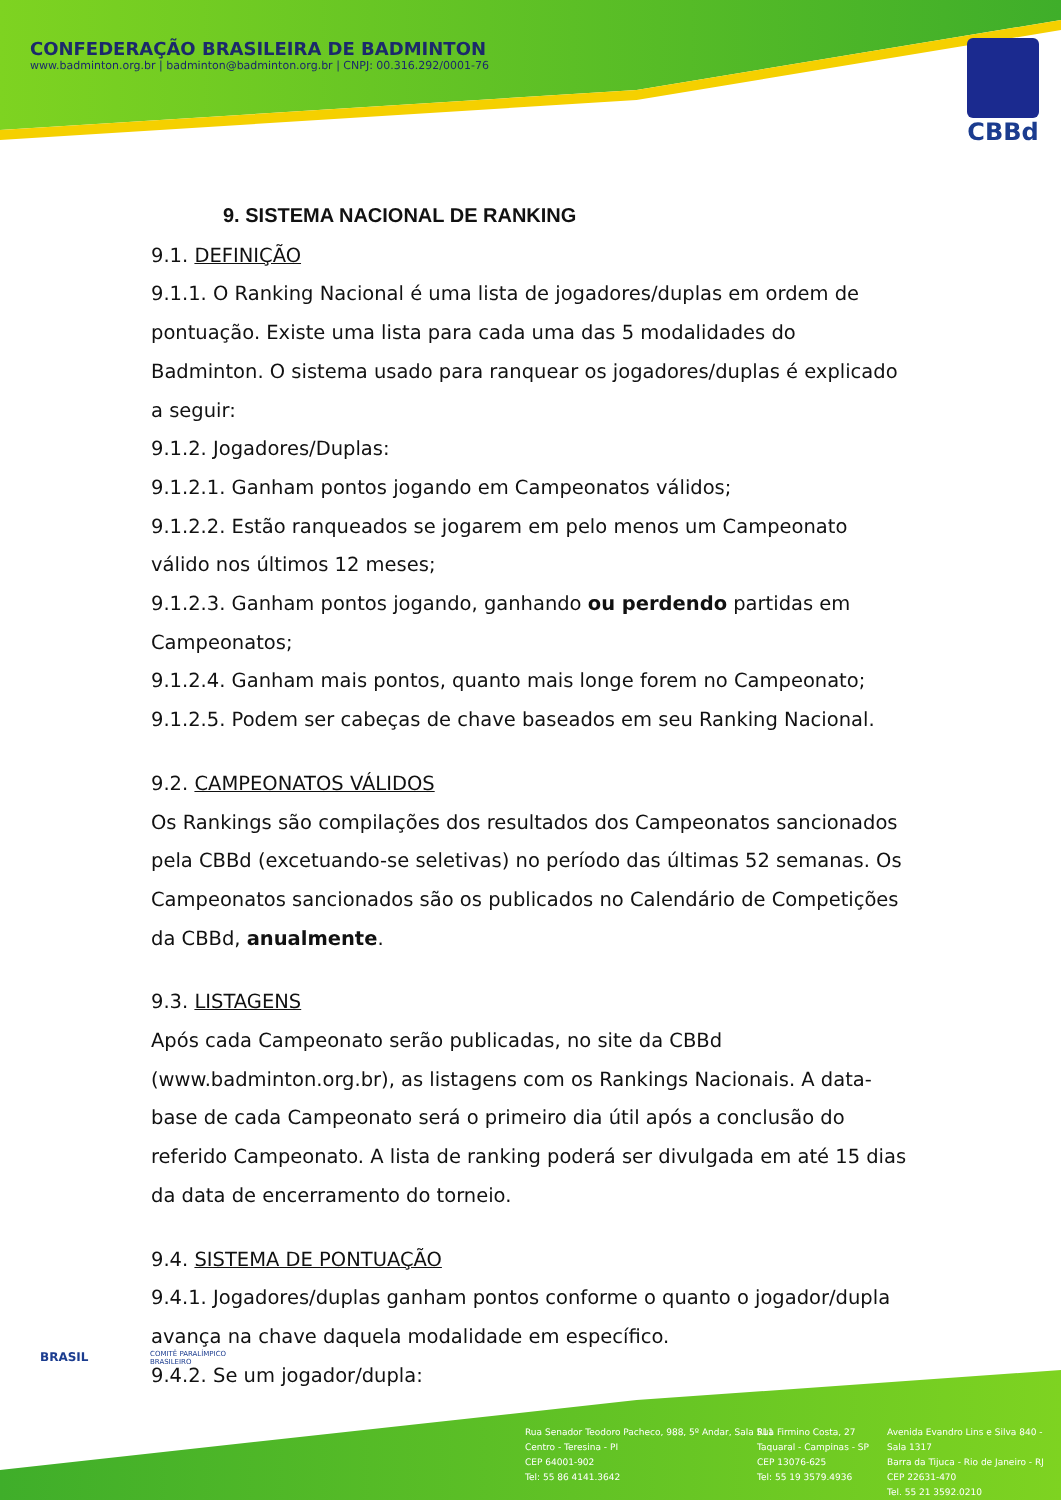CONFEDERAÇÃO BRASILEIRA DE BADMINTON
www.badminton.org.br | badminton@badminton.org.br | CNPJ: 00.316.292/0001-76
CBBd
9. SISTEMA NACIONAL DE RANKING
9.1. DEFINIÇÃO
9.1.1. O Ranking Nacional é uma lista de jogadores/duplas em ordem de pontuação. Existe uma lista para cada uma das 5 modalidades do Badminton. O sistema usado para ranquear os jogadores/duplas é explicado a seguir:
9.1.2. Jogadores/Duplas:
9.1.2.1. Ganham pontos jogando em Campeonatos válidos;
9.1.2.2. Estão ranqueados se jogarem em pelo menos um Campeonato válido nos últimos 12 meses;
9.1.2.3. Ganham pontos jogando, ganhando ou perdendo partidas em Campeonatos;
9.1.2.4. Ganham mais pontos, quanto mais longe forem no Campeonato;
9.1.2.5. Podem ser cabeças de chave baseados em seu Ranking Nacional.
9.2. CAMPEONATOS VÁLIDOS
Os Rankings são compilações dos resultados dos Campeonatos sancionados pela CBBd (excetuando-se seletivas) no período das últimas 52 semanas. Os Campeonatos sancionados são os publicados no Calendário de Competições da CBBd, anualmente.
9.3. LISTAGENS
Após cada Campeonato serão publicadas, no site da CBBd (www.badminton.org.br), as listagens com os Rankings Nacionais. A data-base de cada Campeonato será o primeiro dia útil após a conclusão do referido Campeonato. A lista de ranking poderá ser divulgada em até 15 dias da data de encerramento do torneio.
9.4. SISTEMA DE PONTUAÇÃO
9.4.1. Jogadores/duplas ganham pontos conforme o quanto o jogador/dupla avança na chave daquela modalidade em específico.
9.4.2. Se um jogador/dupla:
BRASIL
COMITÊ PARALÍMPICO
BRASILEIRO
Rua Senador Teodoro Pacheco, 988, 5º Andar, Sala 511
Centro - Teresina - PI
CEP 64001-902
Tel: 55 86 4141.3642
Rua Firmino Costa, 27
Taquaral - Campinas - SP
CEP 13076-625
Tel: 55 19 3579.4936
Avenida Evandro Lins e Silva 840 - Sala 1317
Barra da Tijuca - Rio de Janeiro - RJ
CEP 22631-470
Tel. 55 21 3592.0210